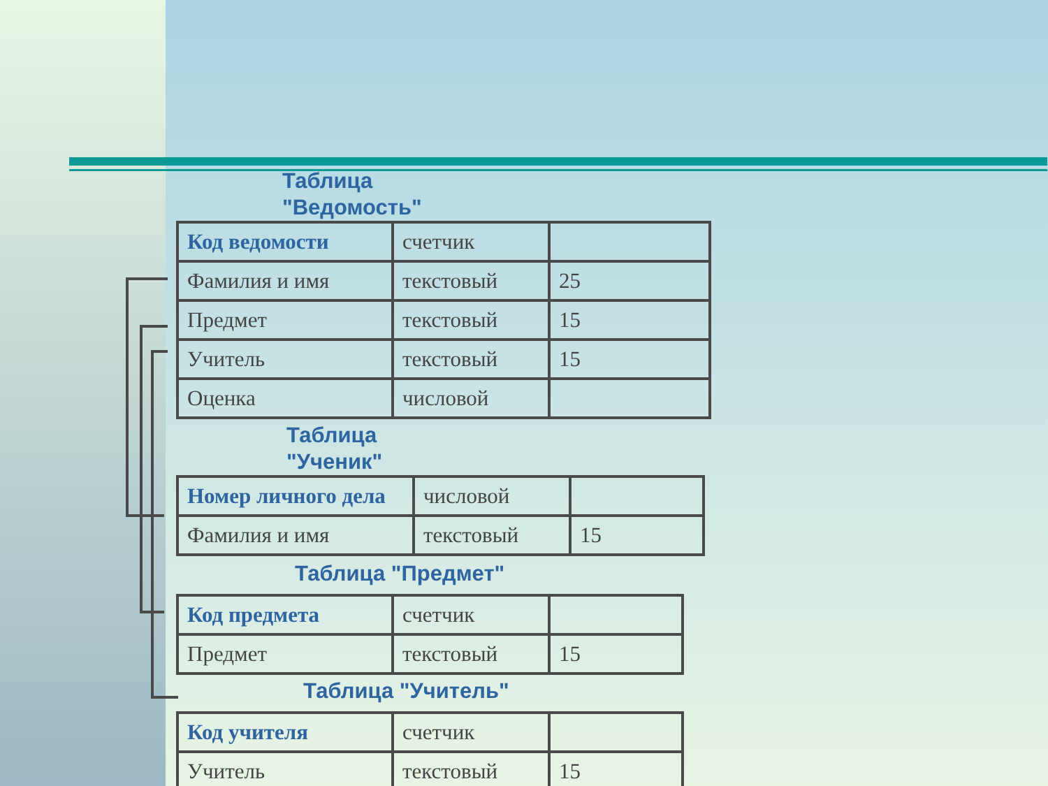Таблица
"Ведомость"
| Код ведомости | счетчик | |
| Фамилия и имя | текстовый | 25 |
| Предмет | текстовый | 15 |
| Учитель | текстовый | 15 |
| Оценка | числовой | |
Таблица
"Ученик"
| Номер личного дела | числовой | |
| Фамилия и имя | текстовый | 15 |
Таблица "Предмет"
| Код предмета | счетчик | |
| Предмет | текстовый | 15 |
Таблица "Учитель"
| Код учителя | счетчик | |
| Учитель | текстовый | 15 |